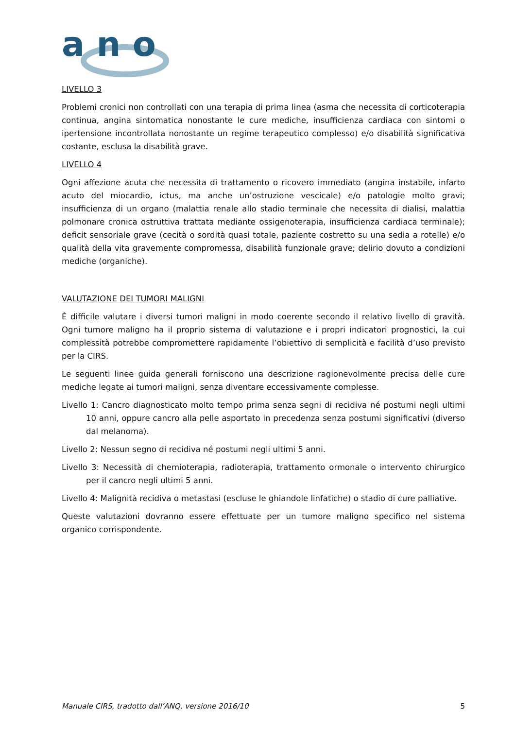a n o
LIVELLO 3
Problemi cronici non controllati con una terapia di prima linea (asma che necessita di corticoterapia continua, angina sintomatica nonostante le cure mediche, insufficienza cardiaca con sintomi o ipertensione incontrollata nonostante un regime terapeutico complesso) e/o disabilità significativa costante, esclusa la disabilità grave.
LIVELLO 4
Ogni affezione acuta che necessita di trattamento o ricovero immediato (angina instabile, infarto acuto del miocardio, ictus, ma anche un’ostruzione vescicale) e/o patologie molto gravi; insufficienza di un organo (malattia renale allo stadio terminale che necessita di dialisi, malattia polmonare cronica ostruttiva trattata mediante ossigenoterapia, insufficienza cardiaca terminale); deficit sensoriale grave (cecità o sordità quasi totale, paziente costretto su una sedia a rotelle) e/o qualità della vita gravemente compromessa, disabilità funzionale grave; delirio dovuto a condizioni mediche (organiche).
VALUTAZIONE DEI TUMORI MALIGNI
È difficile valutare i diversi tumori maligni in modo coerente secondo il relativo livello di gravità. Ogni tumore maligno ha il proprio sistema di valutazione e i propri indicatori prognostici, la cui complessità potrebbe compromettere rapidamente l’obiettivo di semplicità e facilità d’uso previsto per la CIRS.
Le seguenti linee guida generali forniscono una descrizione ragionevolmente precisa delle cure mediche legate ai tumori maligni, senza diventare eccessivamente complesse.
Livello 1: Cancro diagnosticato molto tempo prima senza segni di recidiva né postumi negli ultimi 10 anni, oppure cancro alla pelle asportato in precedenza senza postumi significativi (diverso dal melanoma).
Livello 2: Nessun segno di recidiva né postumi negli ultimi 5 anni.
Livello 3: Necessità di chemioterapia, radioterapia, trattamento ormonale o intervento chirurgico per il cancro negli ultimi 5 anni.
Livello 4: Malignità recidiva o metastasi (escluse le ghiandole linfatiche) o stadio di cure palliative.
Queste valutazioni dovranno essere effettuate per un tumore maligno specifico nel sistema organico corrispondente.
Manuale CIRS, tradotto dall’ANQ, versione 2016/10 5